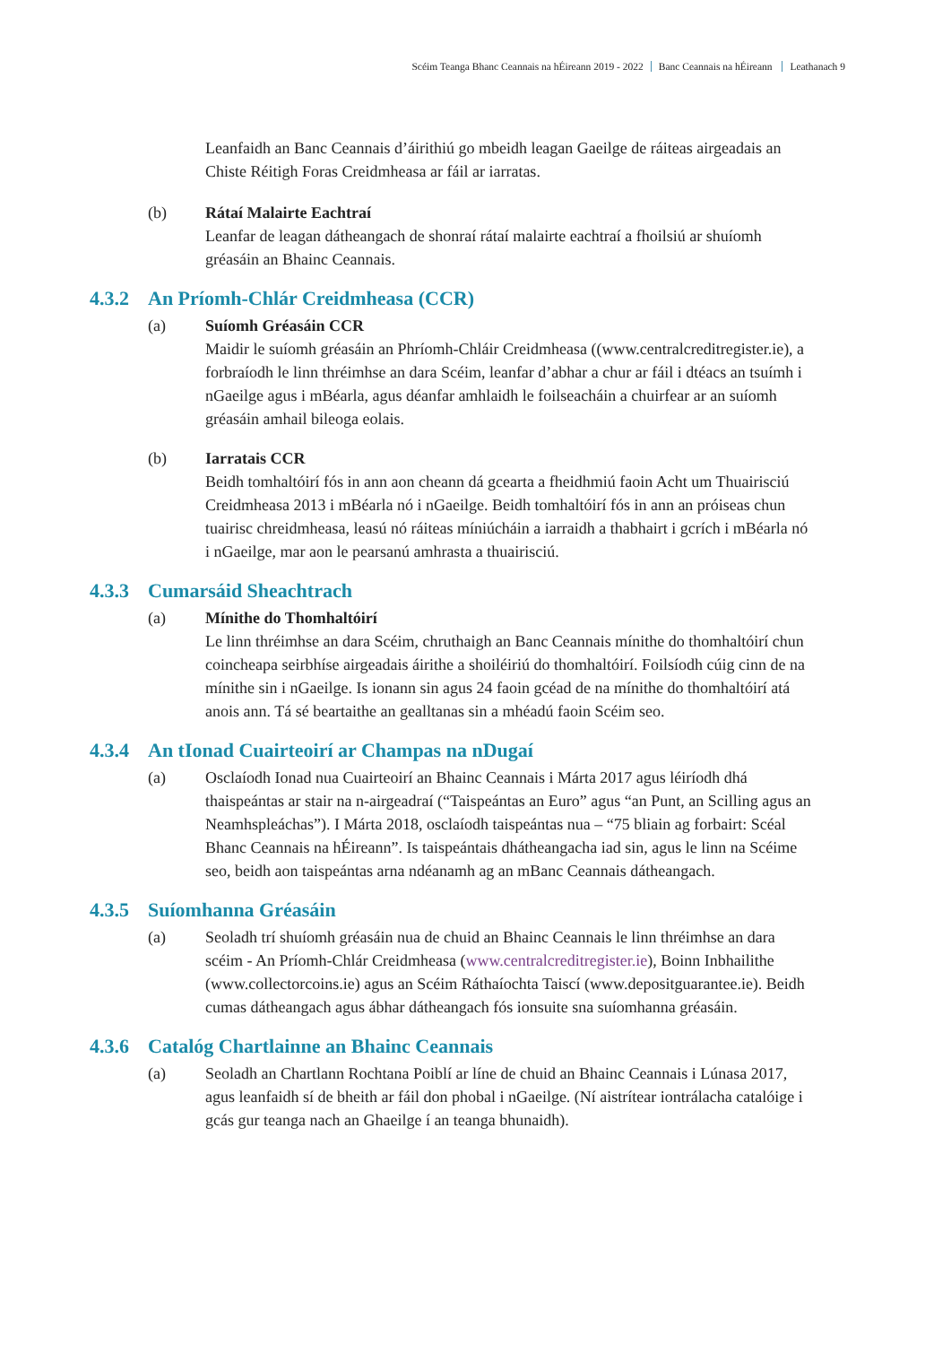Scéim Teanga Bhanc Ceannais na hÉireann 2019 - 2022 Banc Ceannais na hÉireann Leathanach 9
Leanfaidh an Banc Ceannais d’áirithiú go mbeidh leagan Gaeilge de ráiteas airgeadais an Chiste Réitigh Foras Creidmheasa ar fáil ar iarratas.
(b) Rátaí Malairte Eachtraí
Leanfar de leagan dátheangach de shonraí rátaí malairte eachtraí a fhoilsiú ar shuíomh gréasáin an Bhainc Ceannais.
4.3.2 An Príomh-Chlár Creidmheasa (CCR)
(a) Suíomh Gréasáin CCR
Maidir le suíomh gréasáin an Phríomh-Chláir Creidmheasa ((www.centralcreditregister.ie), a forbraíodh le linn thréimhse an dara Scéim, leanfar d’abhar a chur ar fáil i dtéacs an tsuímh i nGaeilge agus i mBéarla, agus déanfar amhlaidh le foilseacháin a chuirfear ar an suíomh gréasáin amhail bileoga eolais.
(b) Iarratais CCR
Beidh tomhaltóirí fós in ann aon cheann dá gcearta a fheidhmiú faoin Acht um Thuairisciú Creidmheasa 2013 i mBéarla nó i nGaeilge. Beidh tomhaltóirí fós in ann an próiseas chun tuairisc chreidmheasa, leasú nó ráiteas míniúcháin a iarraidh a thabhairt i gcrích i mBéarla nó i nGaeilge, mar aon le pearsanú amhrasta a thuairisciú.
4.3.3 Cumarsáid Sheachtrach
(a) Mínithe do Thomhaltóirí
Le linn thréimhse an dara Scéim, chruthaigh an Banc Ceannais mínithe do thomhaltóirí chun coincheapa seirbhíse airgeadais áirithe a shoiléiriú do thomhaltóirí. Foilsíodh cúig cinn de na mínithe sin i nGaeilge. Is ionann sin agus 24 faoin gcéad de na mínithe do thomhaltóirí atá anois ann. Tá sé beartaithe an gealltanas sin a mhéadú faoin Scéim seo.
4.3.4 An tIonad Cuairteoirí ar Champas na nDugaí
(a) Osclaíodh Ionad nua Cuairteoirí an Bhainc Ceannais i Márta 2017 agus léiríodh dhá thaispeántas ar stair na n-airgeadraí (“Taispeántas an Euro” agus “an Punt, an Scilling agus an Neamhspleáchas”). I Márta 2018, osclaíodh taispeántas nua – “75 bliain ag forbairt: Scéal Bhanc Ceannais na hÉireann”. Is taispeántais dhátheangacha iad sin, agus le linn na Scéime seo, beidh aon taispeántas arna ndéanamh ag an mBanc Ceannais dátheangach.
4.3.5 Suíomhanna Gréasáin
(a) Seoladh trí shuíomh gréasáin nua de chuid an Bhainc Ceannais le linn thréimhse an dara scéim - An Príomh-Chlár Creidmheasa (www.centralcreditregister.ie), Boinn Inbhailithe (www.collectorcoins.ie) agus an Scéim Ráthaíochta Taiscí (www.depositguarantee.ie). Beidh cumas dátheangach agus ábhar dátheangach fós ionsuite sna suíomhanna gréasáin.
4.3.6 Catalóg Chartlainne an Bhainc Ceannais
(a) Seoladh an Chartlann Rochtana Poiblí ar líne de chuid an Bhainc Ceannais i Lúnasa 2017, agus leanfaidh sí de bheith ar fáil don phobal i nGaeilge. (Ní aistrítear iontrálacha catalóige i gcás gur teanga nach an Ghaeilge í an teanga bhunaidh).